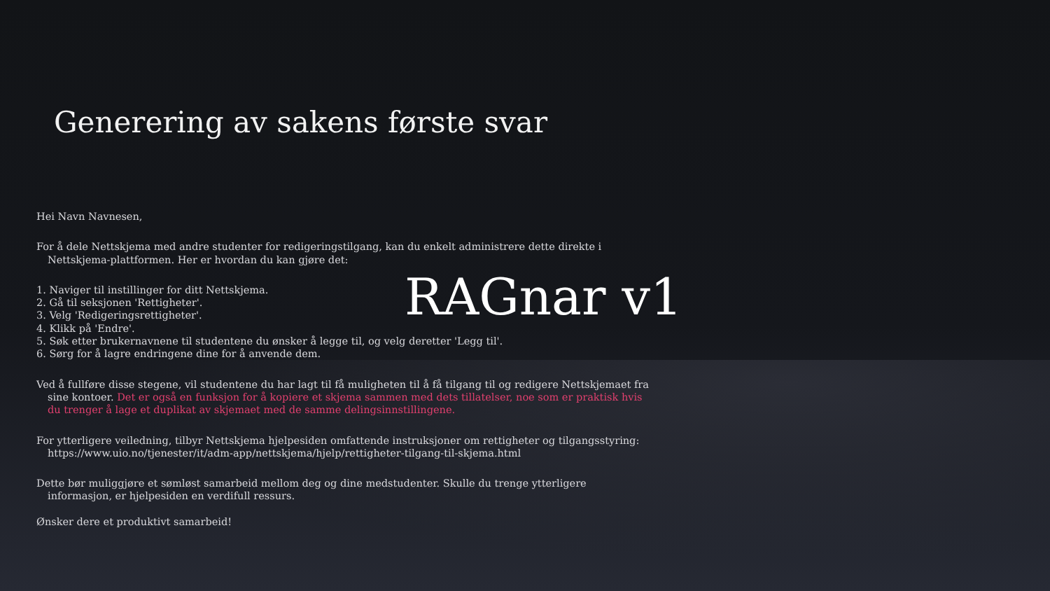Generering av sakens første svar
Hei Navn Navnesen,
For å dele Nettskjema med andre studenter for redigeringstilgang, kan du enkelt administrere dette direkte i Nettskjema-plattformen. Her er hvordan du kan gjøre det:
1. Naviger til instillinger for ditt Nettskjema.
2. Gå til seksjonen 'Rettigheter'.
3. Velg 'Redigeringsrettigheter'.
4. Klikk på 'Endre'.
5. Søk etter brukernavnene til studentene du ønsker å legge til, og velg deretter 'Legg til'.
6. Sørg for å lagre endringene dine for å anvende dem.
Ved å fullføre disse stegene, vil studentene du har lagt til få muligheten til å få tilgang til og redigere Nettskjemaet fra sine kontoer. Det er også en funksjon for å kopiere et skjema sammen med dets tillatelser, noe som er praktisk hvis du trenger å lage et duplikat av skjemaet med de samme delingsinnstillingene.
For ytterligere veiledning, tilbyr Nettskjema hjelpesiden omfattende instruksjoner om rettigheter og tilgangsstyring: https://www.uio.no/tjenester/it/adm-app/nettskjema/hjelp/rettigheter-tilgang-til-skjema.html
Dette bør muliggjøre et sømløst samarbeid mellom deg og dine medstudenter. Skulle du trenge ytterligere informasjon, er hjelpesiden en verdifull ressurs.
Ønsker dere et produktivt samarbeid!
RAGnar v1